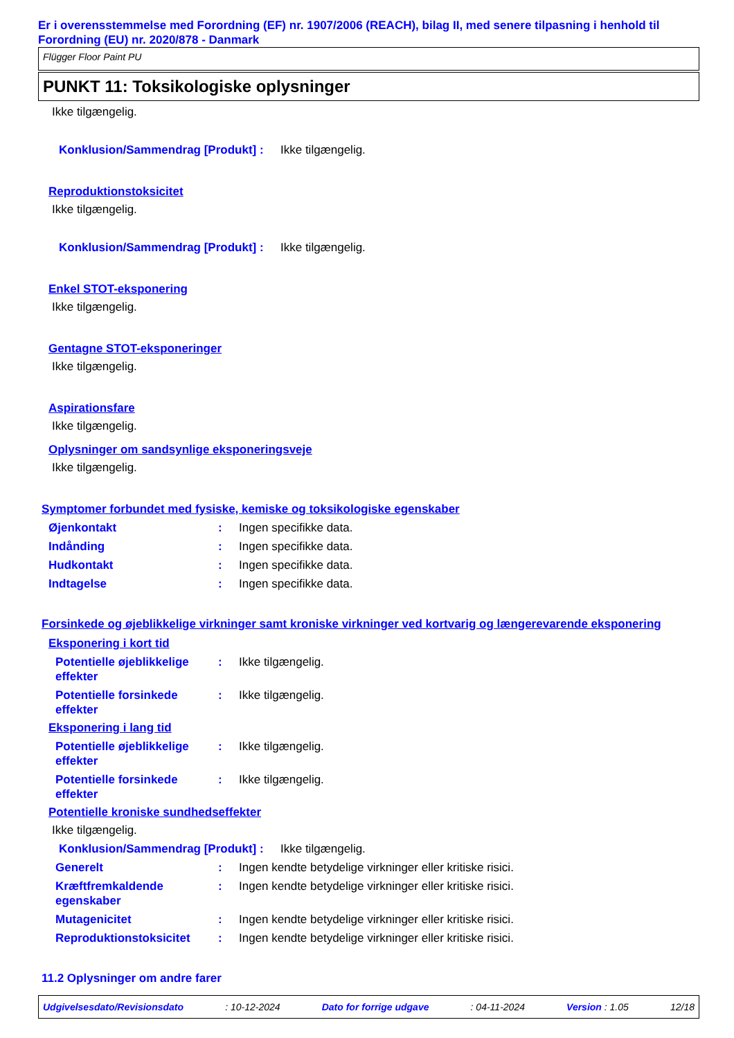Er i overensstemmelse med Forordning (EF) nr. 1907/2006 (REACH), bilag II, med senere tilpasning i henhold til Forordning (EU) nr. 2020/878 - Danmark
Flügger Floor Paint PU
PUNKT 11: Toksikologiske oplysninger
Ikke tilgængelig.
Konklusion/Sammendrag [Produkt]: Ikke tilgængelig.
Reproduktionstoksicitet
Ikke tilgængelig.
Konklusion/Sammendrag [Produkt]: Ikke tilgængelig.
Enkel STOT-eksponering
Ikke tilgængelig.
Gentagne STOT-eksponeringer
Ikke tilgængelig.
Aspirationsfare
Ikke tilgængelig.
Oplysninger om sandsynlige eksponeringsveje
Ikke tilgængelig.
Symptomer forbundet med fysiske, kemiske og toksikologiske egenskaber
Øjenkontakt: Ingen specifikke data.
Indånding: Ingen specifikke data.
Hudkontakt: Ingen specifikke data.
Indtagelse: Ingen specifikke data.
Forsinkede og øjeblikkelige virkninger samt kroniske virkninger ved kortvarig og længerevarende eksponering
Eksponering i kort tid
Potentielle øjeblikkelige effekter: Ikke tilgængelig.
Potentielle forsinkede effekter: Ikke tilgængelig.
Eksponering i lang tid
Potentielle øjeblikkelige effekter: Ikke tilgængelig.
Potentielle forsinkede effekter: Ikke tilgængelig.
Potentielle kroniske sundhedseffekter
Ikke tilgængelig.
Konklusion/Sammendrag [Produkt]: Ikke tilgængelig.
Generelt: Ingen kendte betydelige virkninger eller kritiske risici.
Kræftfremkaldende egenskaber: Ingen kendte betydelige virkninger eller kritiske risici.
Mutagenicitet: Ingen kendte betydelige virkninger eller kritiske risici.
Reproduktionstoksicitet: Ingen kendte betydelige virkninger eller kritiske risici.
11.2 Oplysninger om andre farer
Udgivelsesdato/Revisionsdato: 10-12-2024 Dato for forrige udgave: 04-11-2024 Version : 1.05 12/18